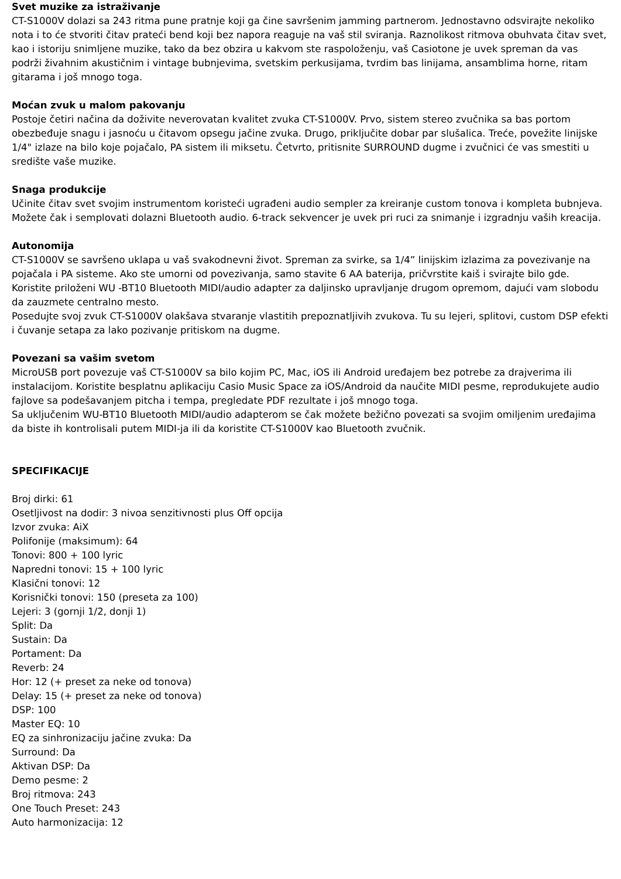Svet muzike za istraživanje
CT-S1000V dolazi sa 243 ritma pune pratnje koji ga čine savršenim jamming partnerom. Jednostavno odsvirajte nekoliko nota i to će stvoriti čitav prateći bend koji bez napora reaguje na vaš stil sviranja. Raznolikost ritmova obuhvata čitav svet, kao i istoriju snimljene muzike, tako da bez obzira u kakvom ste raspoloženju, vaš Casiotone je uvek spreman da vas podrži živahnim akustičnim i vintage bubnjevima, svetskim perkusijama, tvrdim bas linijama, ansamblima horne, ritam gitarama i još mnogo toga.
Moćan zvuk u malom pakovanju
Postoje četiri načina da doživite neverovatan kvalitet zvuka CT-S1000V. Prvo, sistem stereo zvučnika sa bas portom obezbeđuje snagu i jasnoću u čitavom opsegu jačine zvuka. Drugo, priključite dobar par slušalica. Treće, povežite linijske 1/4" izlaze na bilo koje pojačalo, PA sistem ili miksetu. Četvrto, pritisnite SURROUND dugme i zvučnici će vas smestiti u središte vaše muzike.
Snaga produkcije
Učinite čitav svet svojim instrumentom koristeći ugrađeni audio sempler za kreiranje custom tonova i kompleta bubnjeva. Možete čak i semplovati dolazni Bluetooth audio. 6-track sekvencer je uvek pri ruci za snimanje i izgradnju vaših kreacija.
Autonomija
CT-S1000V se savršeno uklapa u vaš svakodnevni život. Spreman za svirke, sa 1/4” linijskim izlazima za povezivanje na pojačala i PA sisteme. Ako ste umorni od povezivanja, samo stavite 6 AA baterija, pričvrstite kaiš i svirajte bilo gde. Koristite priloženi WU -BT10 Bluetooth MIDI/audio adapter za daljinsko upravljanje drugom opremom, dajući vam slobodu da zauzmete centralno mesto.
Posedujte svoj zvuk CT-S1000V olakšava stvaranje vlastitih prepoznatljivih zvukova. Tu su lejeri, splitovi, custom DSP efekti i čuvanje setapa za lako pozivanje pritiskom na dugme.
Povezani sa vašim svetom
MicroUSB port povezuje vaš CT-S1000V sa bilo kojim PC, Mac, iOS ili Android uređajem bez potrebe za drajverima ili instalacijom. Koristite besplatnu aplikaciju Casio Music Space za iOS/Android da naučite MIDI pesme, reprodukujete audio fajlove sa podešavanjem pitcha i tempa, pregledate PDF rezultate i još mnogo toga.
Sa uključenim WU-BT10 Bluetooth MIDI/audio adapterom se čak možete bežično povezati sa svojim omiljenim uređajima da biste ih kontrolisali putem MIDI-ja ili da koristite CT-S1000V kao Bluetooth zvučnik.
SPECIFIKACIJE
Broj dirki: 61
Osetljivost na dodir: 3 nivoa senzitivnosti plus Off opcija
Izvor zvuka: AiX
Polifonije (maksimum): 64
Tonovi: 800 + 100 lyric
Napredni tonovi: 15 + 100 lyric
Klasični tonovi: 12
Korisnički tonovi: 150 (preseta za 100)
Lejeri: 3 (gornji 1/2, donji 1)
Split: Da
Sustain: Da
Portament: Da
Reverb: 24
Hor: 12 (+ preset za neke od tonova)
Delay: 15 (+ preset za neke od tonova)
DSP: 100
Master EQ: 10
EQ za sinhronizaciju jačine zvuka: Da
Surround: Da
Aktivan DSP: Da
Demo pesme: 2
Broj ritmova: 243
One Touch Preset: 243
Auto harmonizacija: 12